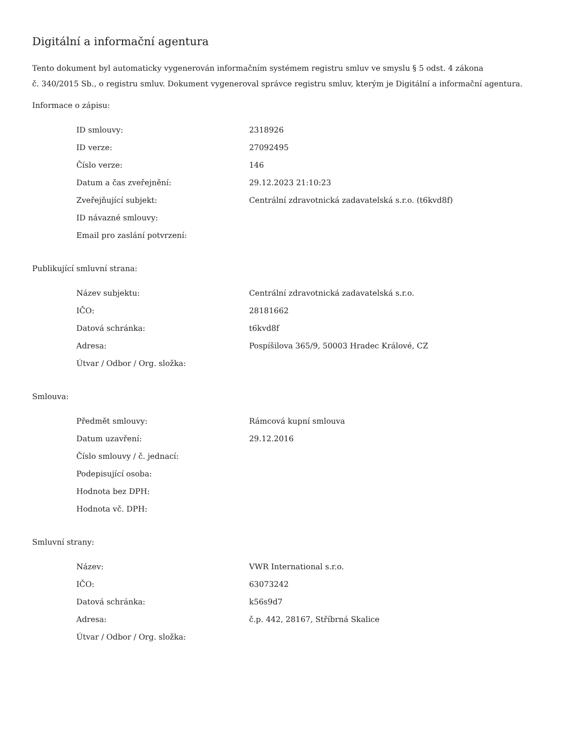Digitální a informační agentura
Tento dokument byl automaticky vygenerován informačním systémem registru smluv ve smyslu § 5 odst. 4 zákona
č. 340/2015 Sb., o registru smluv. Dokument vygeneroval správce registru smluv, kterým je Digitální a informační agentura.
Informace o zápisu:
| ID smlouvy: | 2318926 |
| ID verze: | 27092495 |
| Číslo verze: | 146 |
| Datum a čas zveřejnění: | 29.12.2023 21:10:23 |
| Zveřejňující subjekt: | Centrální zdravotnická zadavatelská s.r.o. (t6kvd8f) |
| ID návazné smlouvy: | |
| Email pro zaslání potvrzení: | |
Publikující smluvní strana:
| Název subjektu: | Centrální zdravotnická zadavatelská s.r.o. |
| IČO: | 28181662 |
| Datová schránka: | t6kvd8f |
| Adresa: | Pospíšilova 365/9, 50003 Hradec Králové, CZ |
| Útvar / Odbor / Org. složka: | |
Smlouva:
| Předmět smlouvy: | Rámcová kupní smlouva |
| Datum uzavření: | 29.12.2016 |
| Číslo smlouvy / č. jednací: | |
| Podepisující osoba: | |
| Hodnota bez DPH: | |
| Hodnota vč. DPH: | |
Smluvní strany:
| Název: | VWR International s.r.o. |
| IČO: | 63073242 |
| Datová schránka: | k56s9d7 |
| Adresa: | č.p. 442, 28167, Stříbrná Skalice |
| Útvar / Odbor / Org. složka: | |